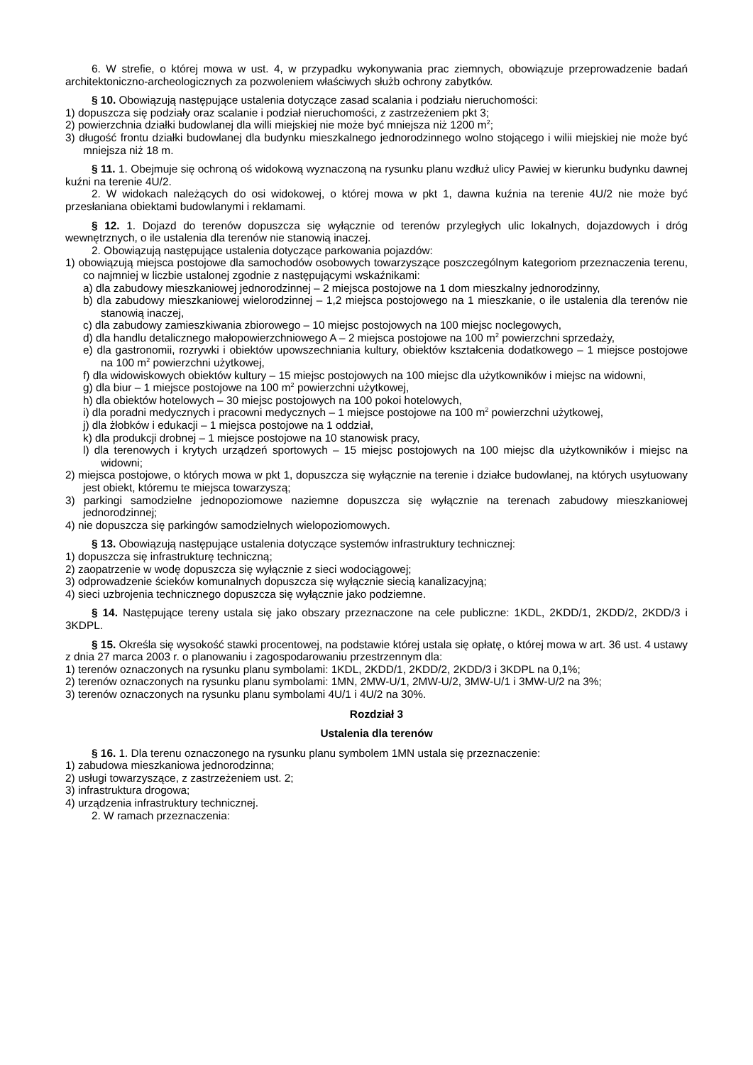6. W strefie, o której mowa w ust. 4, w przypadku wykonywania prac ziemnych, obowiązuje przeprowadzenie badań architektoniczno-archeologicznych za pozwoleniem właściwych służb ochrony zabytków.
§ 10. Obowiązują następujące ustalenia dotyczące zasad scalania i podziału nieruchomości:
1) dopuszcza się podziały oraz scalanie i podział nieruchomości, z zastrzeżeniem pkt 3;
2) powierzchnia działki budowlanej dla willi miejskiej nie może być mniejsza niż 1200 m<sup>2</sup>;
3) długość frontu działki budowlanej dla budynku mieszkalnego jednorodzinnego wolno stojącego i wilii miejskiej nie może być mniejsza niż 18 m.
§ 11. 1. Obejmuje się ochroną oś widokową wyznaczoną na rysunku planu wzdłuż ulicy Pawiej w kierunku budynku dawnej kuźni na terenie 4U/2.
2. W widokach należących do osi widokowej, o której mowa w pkt 1, dawna kuźnia na terenie 4U/2 nie może być przesłaniana obiektami budowlanymi i reklamami.
§ 12. 1. Dojazd do terenów dopuszcza się wyłącznie od terenów przyległych ulic lokalnych, dojazdowych i dróg wewnętrznych, o ile ustalenia dla terenów nie stanowią inaczej.
2. Obowiązują następujące ustalenia dotyczące parkowania pojazdów:
1) obowiązują miejsca postojowe dla samochodów osobowych towarzyszące poszczególnym kategoriom przeznaczenia terenu, co najmniej w liczbie ustalonej zgodnie z następującymi wskaźnikami:
a) dla zabudowy mieszkaniowej jednorodzinnej – 2 miejsca postojowe na 1 dom mieszkalny jednorodzinny,
b) dla zabudowy mieszkaniowej wielorodzinnej – 1,2 miejsca postojowego na 1 mieszkanie, o ile ustalenia dla terenów nie stanowią inaczej,
c) dla zabudowy zamieszkiwania zbiorowego – 10 miejsc postojowych na 100 miejsc noclegowych,
d) dla handlu detalicznego małopowierzchniowego A – 2 miejsca postojowe na 100 m<sup>2</sup> powierzchni sprzedaży,
e) dla gastronomii, rozrywki i obiektów upowszechniania kultury, obiektów kształcenia dodatkowego – 1 miejsce postojowe na 100 m<sup>2</sup> powierzchni użytkowej,
f) dla widowiskowych obiektów kultury – 15 miejsc postojowych na 100 miejsc dla użytkowników i miejsc na widowni,
g) dla biur – 1 miejsce postojowe na 100 m<sup>2</sup> powierzchni użytkowej,
h) dla obiektów hotelowych – 30 miejsc postojowych na 100 pokoi hotelowych,
i) dla poradni medycznych i pracowni medycznych – 1 miejsce postojowe na 100 m<sup>2</sup> powierzchni użytkowej,
j) dla żłobków i edukacji – 1 miejsca postojowe na 1 oddział,
k) dla produkcji drobnej – 1 miejsce postojowe na 10 stanowisk pracy,
l) dla terenowych i krytych urządzeń sportowych – 15 miejsc postojowych na 100 miejsc dla użytkowników i miejsc na widowni;
2) miejsca postojowe, o których mowa w pkt 1, dopuszcza się wyłącznie na terenie i działce budowlanej, na których usytuowany jest obiekt, któremu te miejsca towarzyszą;
3) parkingi samodzielne jednopoziomowe naziemne dopuszcza się wyłącznie na terenach zabudowy mieszkaniowej jednorodzinnej;
4) nie dopuszcza się parkingów samodzielnych wielopoziomowych.
§ 13. Obowiązują następujące ustalenia dotyczące systemów infrastruktury technicznej:
1) dopuszcza się infrastrukturę techniczną;
2) zaopatrzenie w wodę dopuszcza się wyłącznie z sieci wodociągowej;
3) odprowadzenie ścieków komunalnych dopuszcza się wyłącznie siecią kanalizacyjną;
4) sieci uzbrojenia technicznego dopuszcza się wyłącznie jako podziemne.
§ 14. Następujące tereny ustala się jako obszary przeznaczone na cele publiczne: 1KDL, 2KDD/1, 2KDD/2, 2KDD/3 i 3KDPL.
§ 15. Określa się wysokość stawki procentowej, na podstawie której ustala się opłatę, o której mowa w art. 36 ust. 4 ustawy z dnia 27 marca 2003 r. o planowaniu i zagospodarowaniu przestrzennym dla:
1) terenów oznaczonych na rysunku planu symbolami: 1KDL, 2KDD/1, 2KDD/2, 2KDD/3 i 3KDPL na 0,1%;
2) terenów oznaczonych na rysunku planu symbolami: 1MN, 2MW-U/1, 2MW-U/2, 3MW-U/1 i 3MW-U/2 na 3%;
3) terenów oznaczonych na rysunku planu symbolami 4U/1 i 4U/2 na 30%.
Rozdział 3
Ustalenia dla terenów
§ 16. 1. Dla terenu oznaczonego na rysunku planu symbolem 1MN ustala się przeznaczenie:
1) zabudowa mieszkaniowa jednorodzinna;
2) usługi towarzyszące, z zastrzeżeniem ust. 2;
3) infrastruktura drogowa;
4) urządzenia infrastruktury technicznej.
2. W ramach przeznaczenia: